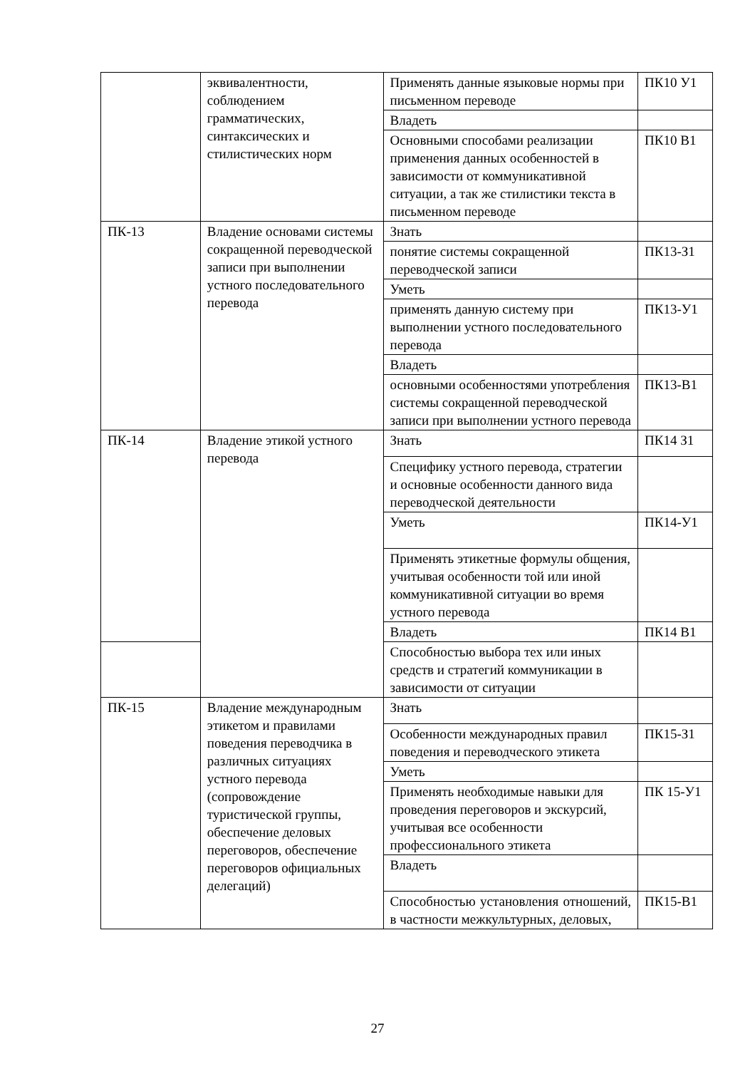| | эквивалентности, соблюдением грамматических, синтаксических и стилистических норм | Применять данные языковые нормы при письменном переводе | ПК10 У1 |
| | | Владеть | |
| | | Основными способами реализации применения данных особенностей в зависимости от коммуникативной ситуации, а так же стилистики текста в письменном переводе | ПК10 В1 |
| ПК-13 | Владение основами системы сокращенной переводческой записи при выполнении устного последовательного перевода | Знать | |
| | | понятие системы сокращенной переводческой записи | ПК13-З1 |
| | | Уметь | |
| | | применять данную систему при выполнении устного последовательного перевода | ПК13-У1 |
| | | Владеть | |
| | | основными особенностями употребления системы сокращенной переводческой записи при выполнении устного перевода | ПК13-В1 |
| ПК-14 | Владение этикой устного перевода | Знать | ПК14 З1 |
| | | Специфику устного перевода, стратегии и основные особенности данного вида переводческой деятельности | |
| | | Уметь | ПК14-У1 |
| | | Применять этикетные формулы общения, учитывая особенности той или иной коммуникативной ситуации во время устного перевода | |
| | | Владеть | ПК14 В1 |
| | | Способностью выбора тех или иных средств и стратегий коммуникации в зависимости от ситуации | |
| ПК-15 | Владение международным этикетом и правилами поведения переводчика в различных ситуациях устного перевода (сопровождение туристической группы, обеспечение деловых переговоров, обеспечение переговоров официальных делегаций) | Знать | |
| | | Особенности международных правил поведения и переводческого этикета | ПК15-З1 |
| | | Уметь | |
| | | Применять необходимые навыки для проведения переговоров и экскурсий, учитывая все особенности профессионального этикета | ПК 15-У1 |
| | | Владеть | |
| | | Способностью установления отношений, в частности межкультурных, деловых, | ПК15-В1 |
27